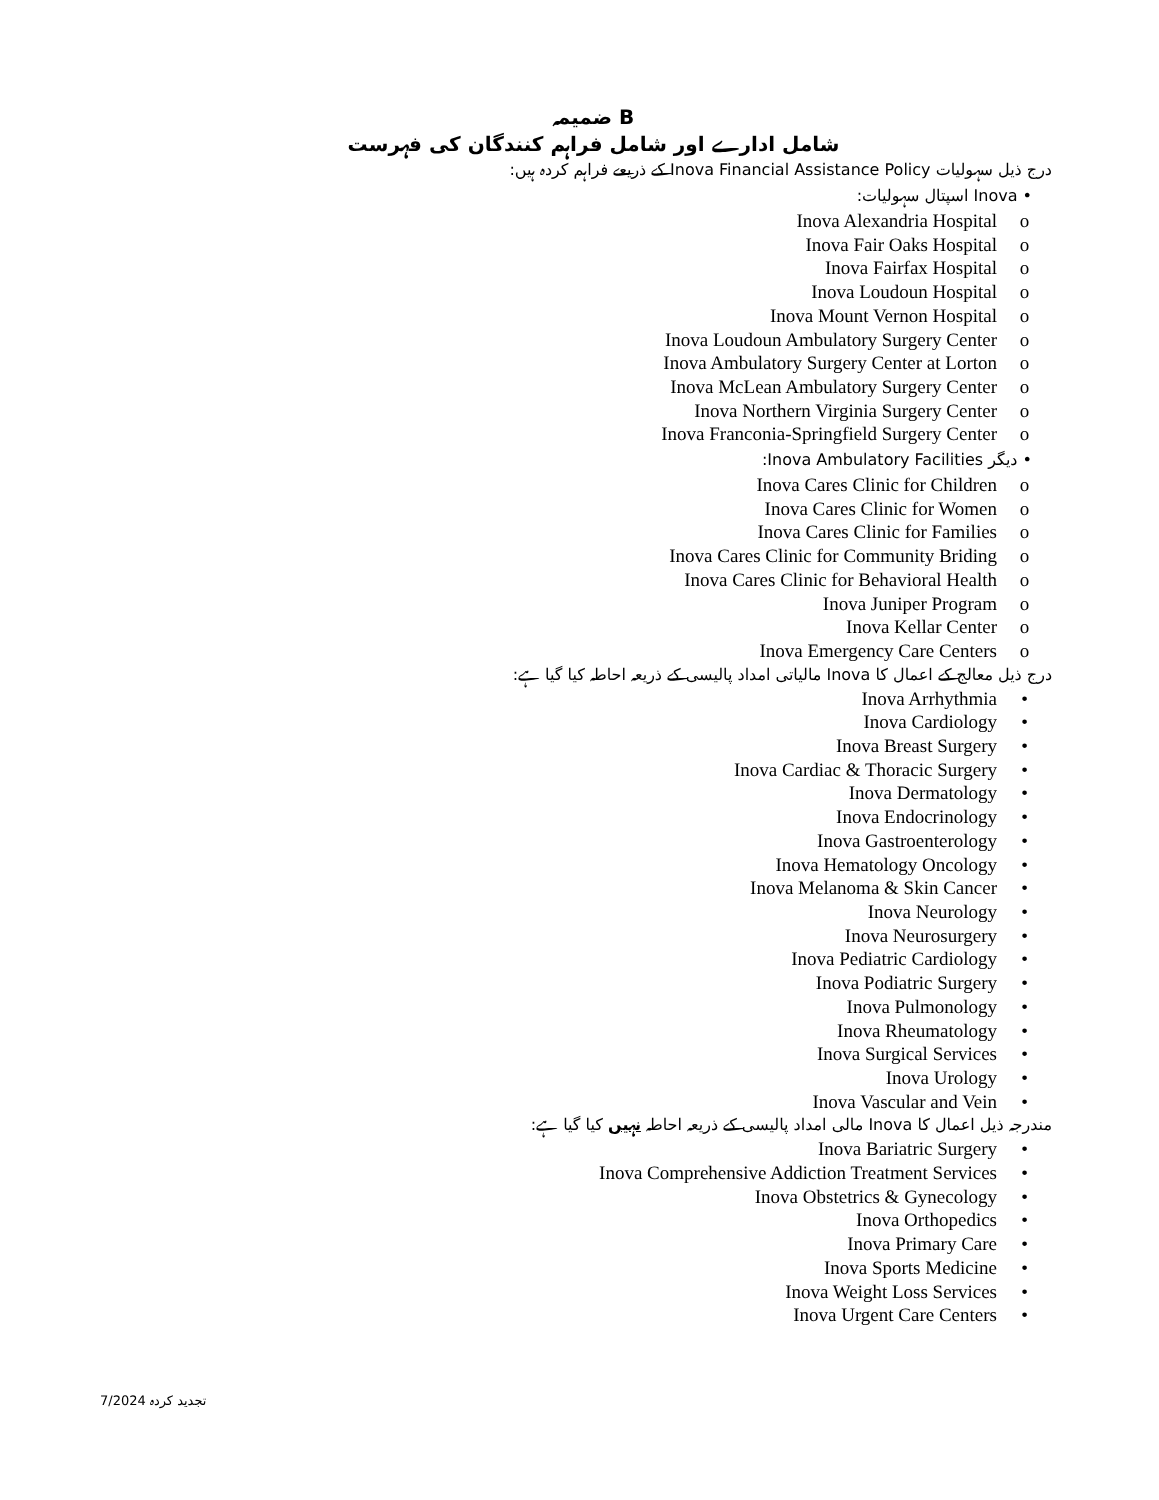ضمیمہ B
شامل ادارے اور شامل فراہم کنندگان کی فہرست
درج ذیل سہولیات Inova Financial Assistance Policy کے ذریعے فراہم کردہ ہیں:
• Inova اسپتال سہولیات:
Inova Alexandria Hospital o
Inova Fair Oaks Hospital o
Inova Fairfax Hospital o
Inova Loudoun Hospital o
Inova Mount Vernon Hospital o
Inova Loudoun Ambulatory Surgery Center o
Inova Ambulatory Surgery Center at Lorton o
Inova McLean Ambulatory Surgery Center o
Inova Northern Virginia Surgery Center o
Inova Franconia-Springfield Surgery Center o
• دیگر Inova Ambulatory Facilities:
Inova Cares Clinic for Children o
Inova Cares Clinic for Women o
Inova Cares Clinic for Families o
Inova Cares Clinic for Community Briding o
Inova Cares Clinic for Behavioral Health o
Inova Juniper Program o
Inova Kellar Center o
Inova Emergency Care Centers o
درج ذیل معالج کے اعمال کا Inova مالیاتی امداد پالیسی کے ذریعہ احاطہ کیا گیا ہے:
Inova Arrhythmia •
Inova Cardiology •
Inova Breast Surgery •
Inova Cardiac & Thoracic Surgery •
Inova Dermatology •
Inova Endocrinology •
Inova Gastroenterology •
Inova Hematology Oncology •
Inova Melanoma & Skin Cancer •
Inova Neurology •
Inova Neurosurgery •
Inova Pediatric Cardiology •
Inova Podiatric Surgery •
Inova Pulmonology •
Inova Rheumatology •
Inova Surgical Services •
Inova Urology •
Inova Vascular and Vein •
مندرجہ ذیل اعمال کا Inova مالی امداد پالیسی کے ذریعہ احاطہ نہیں کیا گیا ہے:
Inova Bariatric Surgery •
Inova Comprehensive Addiction Treatment Services •
Inova Obstetrics & Gynecology •
Inova Orthopedics •
Inova Primary Care •
Inova Sports Medicine •
Inova Weight Loss Services •
Inova Urgent Care Centers •
تجدید کردہ 7/2024